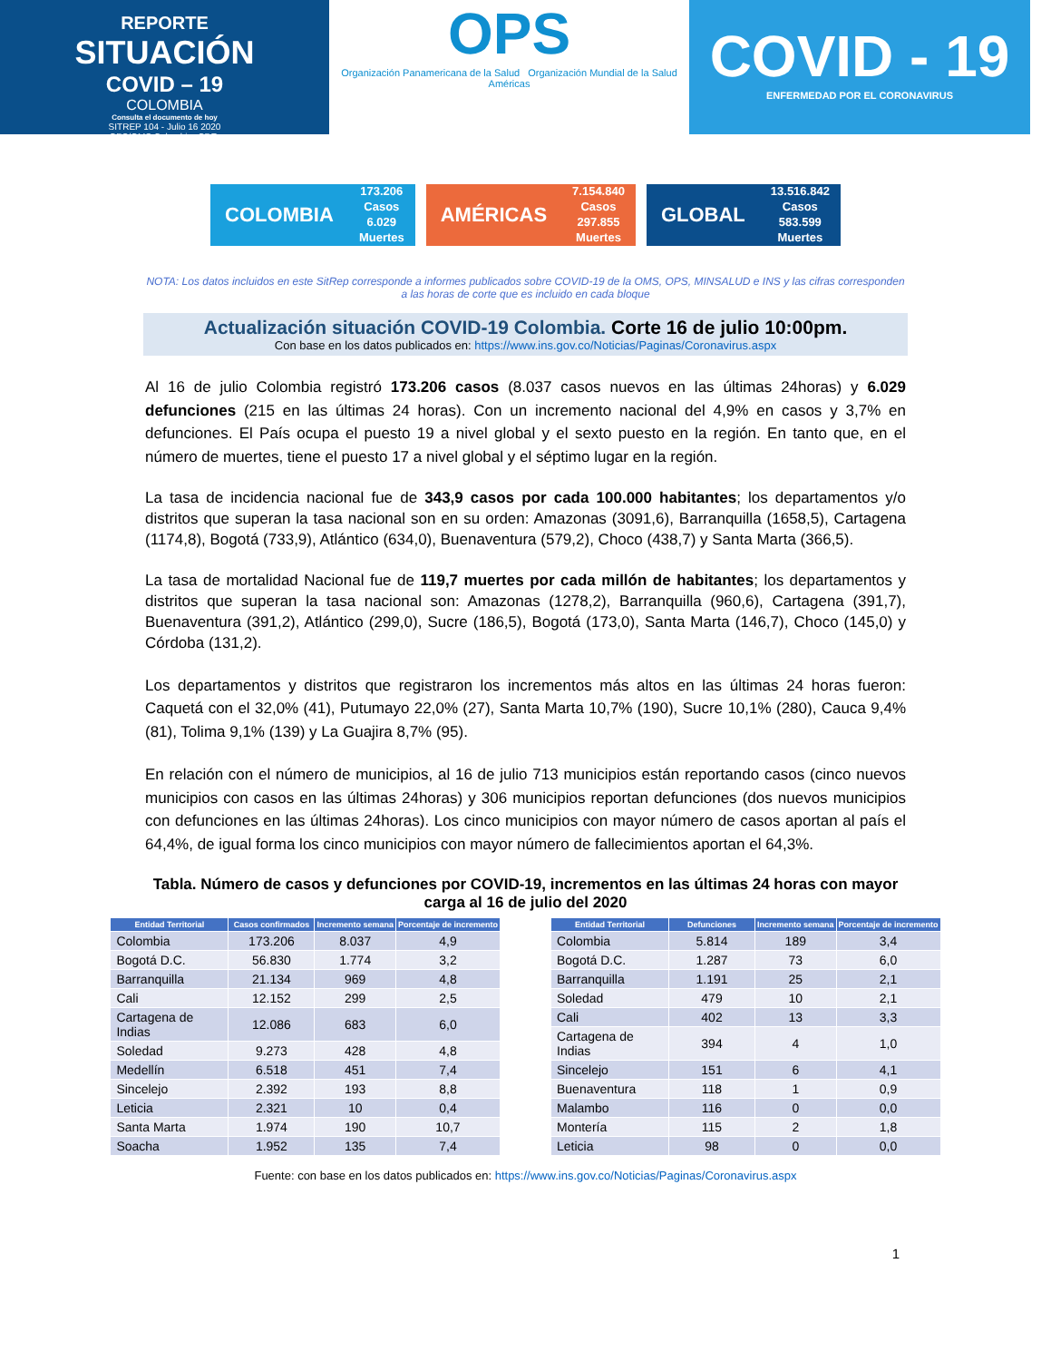REPORTE
SITUACIÓN
COVID – 19
COLOMBIA
Consulta el documento de hoy
SITREP 104 - Julio 16 2020
OPS/OMS Colombia -CDE-
OPS
Organización Panamericana de la Salud Organización Mundial de la Salud Américas
COVID - 19
ENFERMEDAD POR EL CORONAVIRUS
COLOMBIA 173.206
Casos
6.029
Muertes
AMÉRICAS 7.154.840
Casos
297.855
Muertes
GLOBAL 13.516.842
Casos
583.599
Muertes
NOTA: Los datos incluidos en este SitRep corresponde a informes publicados sobre COVID-19 de la OMS, OPS, MINSALUD e INS y las cifras corresponden a las horas de corte que es incluido en cada bloque
Actualización situación COVID-19 Colombia. Corte 16 de julio 10:00pm.
Con base en los datos publicados en: https://www.ins.gov.co/Noticias/Paginas/Coronavirus.aspx
Al 16 de julio Colombia registró 173.206 casos (8.037 casos nuevos en las últimas 24horas) y 6.029 defunciones (215 en las últimas 24 horas). Con un incremento nacional del 4,9% en casos y 3,7% en defunciones. El País ocupa el puesto 19 a nivel global y el sexto puesto en la región. En tanto que, en el número de muertes, tiene el puesto 17 a nivel global y el séptimo lugar en la región.
La tasa de incidencia nacional fue de 343,9 casos por cada 100.000 habitantes; los departamentos y/o distritos que superan la tasa nacional son en su orden: Amazonas (3091,6), Barranquilla (1658,5), Cartagena (1174,8), Bogotá (733,9), Atlántico (634,0), Buenaventura (579,2), Choco (438,7) y Santa Marta (366,5).
La tasa de mortalidad Nacional fue de 119,7 muertes por cada millón de habitantes; los departamentos y distritos que superan la tasa nacional son: Amazonas (1278,2), Barranquilla (960,6), Cartagena (391,7), Buenaventura (391,2), Atlántico (299,0), Sucre (186,5), Bogotá (173,0), Santa Marta (146,7), Choco (145,0) y Córdoba (131,2).
Los departamentos y distritos que registraron los incrementos más altos en las últimas 24 horas fueron: Caquetá con el 32,0% (41), Putumayo 22,0% (27), Santa Marta 10,7% (190), Sucre 10,1% (280), Cauca 9,4% (81), Tolima 9,1% (139) y La Guajira 8,7% (95).
En relación con el número de municipios, al 16 de julio 713 municipios están reportando casos (cinco nuevos municipios con casos en las últimas 24horas) y 306 municipios reportan defunciones (dos nuevos municipios con defunciones en las últimas 24horas). Los cinco municipios con mayor número de casos aportan al país el 64,4%, de igual forma los cinco municipios con mayor número de fallecimientos aportan el 64,3%.
Tabla. Número de casos y defunciones por COVID-19, incrementos en las últimas 24 horas con mayor carga al 16 de julio del 2020
| Entidad Territorial | Casos confirmados | Incremento semana | Porcentaje de incremento |
| --- | --- | --- | --- |
| Colombia | 173.206 | 8.037 | 4,9 |
| Bogotá D.C. | 56.830 | 1.774 | 3,2 |
| Barranquilla | 21.134 | 969 | 4,8 |
| Cali | 12.152 | 299 | 2,5 |
| Cartagena de Indias | 12.086 | 683 | 6,0 |
| Soledad | 9.273 | 428 | 4,8 |
| Medellín | 6.518 | 451 | 7,4 |
| Sincelejo | 2.392 | 193 | 8,8 |
| Leticia | 2.321 | 10 | 0,4 |
| Santa Marta | 1.974 | 190 | 10,7 |
| Soacha | 1.952 | 135 | 7,4 |
| Entidad Territorial | Defunciones | Incremento semana | Porcentaje de incremento |
| --- | --- | --- | --- |
| Colombia | 5.814 | 189 | 3,4 |
| Bogotá D.C. | 1.287 | 73 | 6,0 |
| Barranquilla | 1.191 | 25 | 2,1 |
| Soledad | 479 | 10 | 2,1 |
| Cali | 402 | 13 | 3,3 |
| Cartagena de Indias | 394 | 4 | 1,0 |
| Sincelejo | 151 | 6 | 4,1 |
| Buenaventura | 118 | 1 | 0,9 |
| Malambo | 116 | 0 | 0,0 |
| Montería | 115 | 2 | 1,8 |
| Leticia | 98 | 0 | 0,0 |
Fuente: con base en los datos publicados en: https://www.ins.gov.co/Noticias/Paginas/Coronavirus.aspx
1